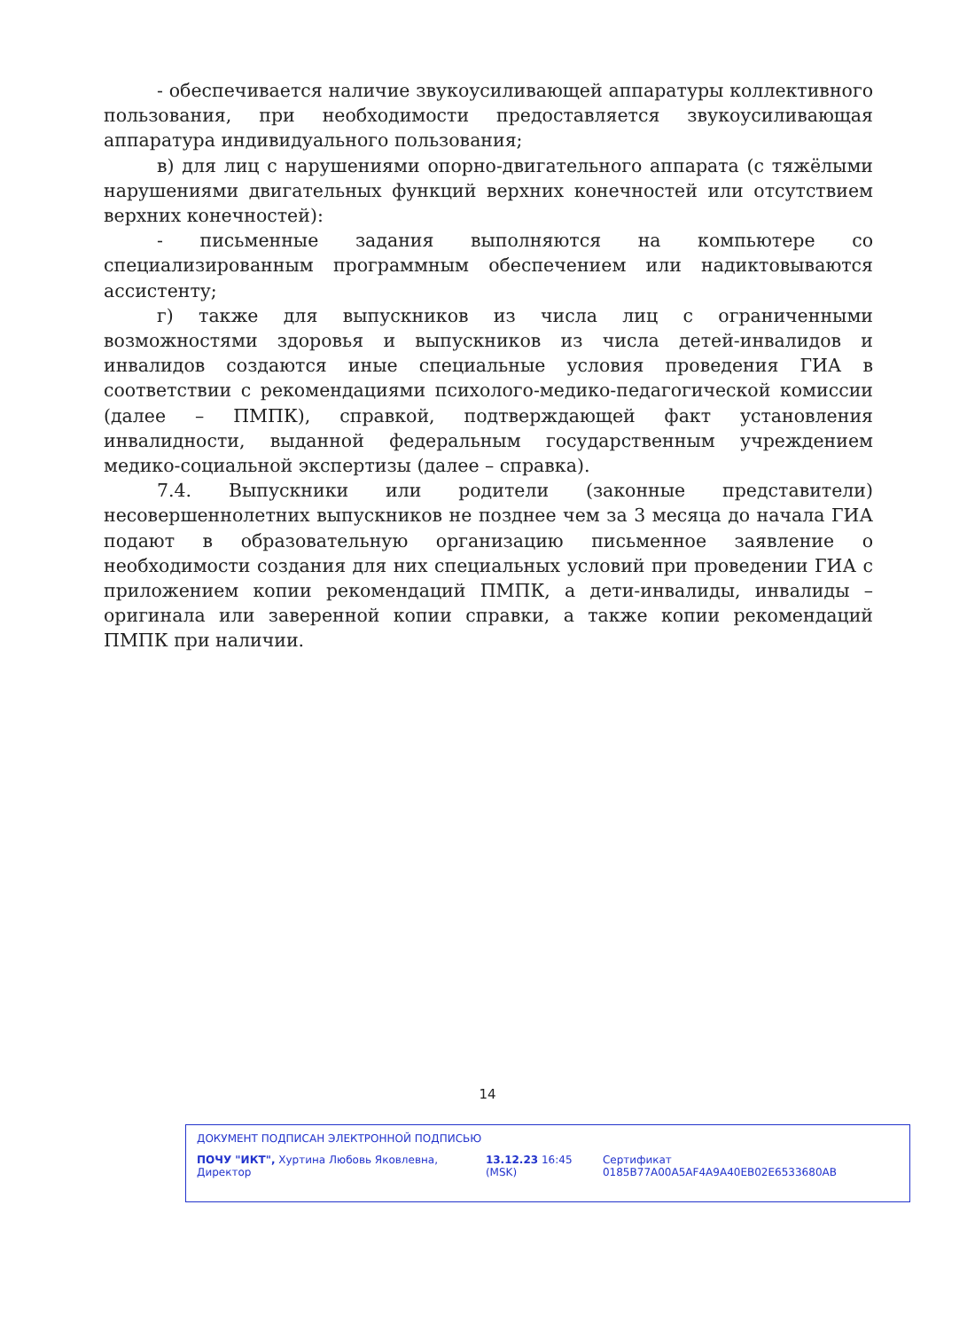- обеспечивается наличие звукоусиливающей аппаратуры коллективного пользования, при необходимости предоставляется звукоусиливающая аппаратура индивидуального пользования;
в) для лиц с нарушениями опорно-двигательного аппарата (с тяжёлыми нарушениями двигательных функций верхних конечностей или отсутствием верхних конечностей):
- письменные задания выполняются на компьютере со специализированным программным обеспечением или надиктовываются ассистенту;
г) также для выпускников из числа лиц с ограниченными возможностями здоровья и выпускников из числа детей-инвалидов и инвалидов создаются иные специальные условия проведения ГИА в соответствии с рекомендациями психолого-медико-педагогической комиссии (далее – ПМПК), справкой, подтверждающей факт установления инвалидности, выданной федеральным государственным учреждением медико-социальной экспертизы (далее – справка).
7.4. Выпускники или родители (законные представители) несовершеннолетних выпускников не позднее чем за 3 месяца до начала ГИА подают в образовательную организацию письменное заявление о необходимости создания для них специальных условий при проведении ГИА с приложением копии рекомендаций ПМПК, а дети-инвалиды, инвалиды – оригинала или заверенной копии справки, а также копии рекомендаций ПМПК при наличии.
14
ДОКУМЕНТ ПОДПИСАН ЭЛЕКТРОННОЙ ПОДПИСЬЮ
ПОЧУ "ИКТ", Хуртина Любовь Яковлевна, Директор 13.12.23 16:45 (MSK) Сертификат 0185B77A00A5AF4A9A40EB02E6533680AB